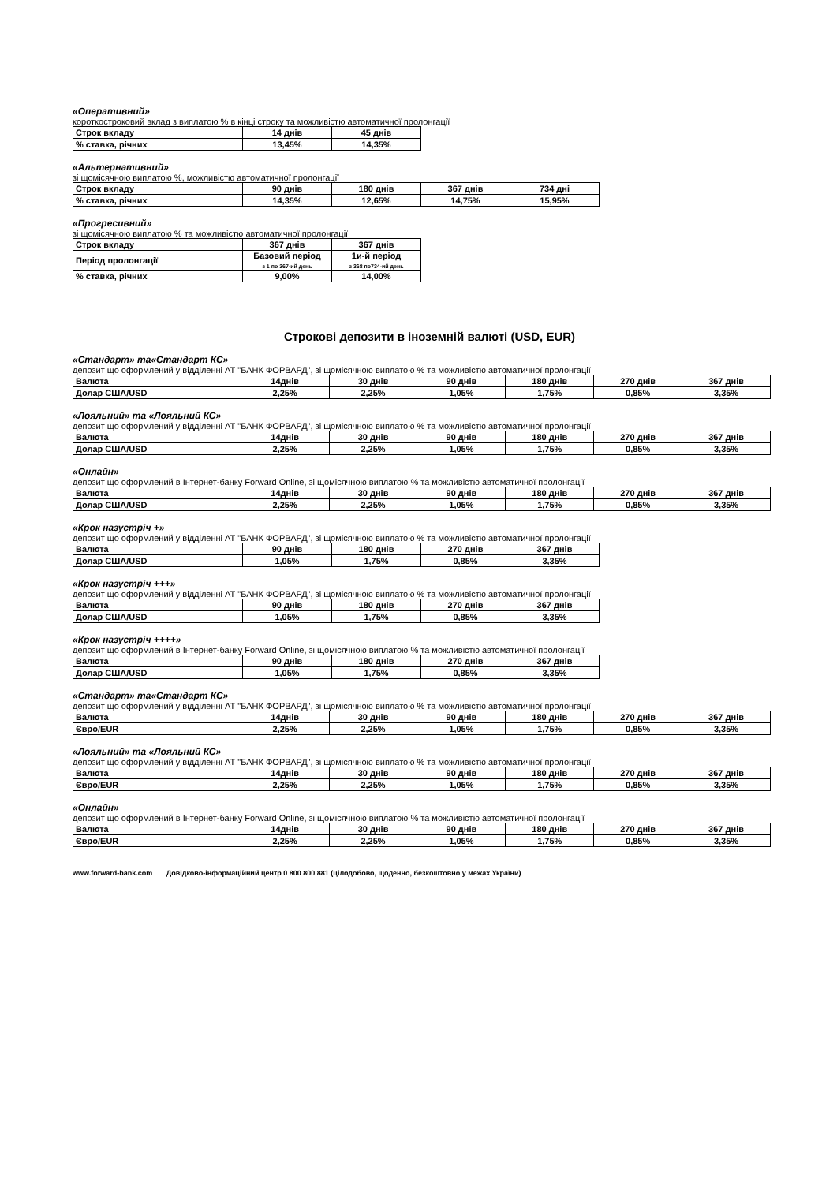«Оперативний»
короткостроковий вклад з виплатою % в кінці строку та можливістю автоматичної пролонгації
| Строк вкладу | 14 днів | 45 днів |
| % ставка, річних | 13,45% | 14,35% |
«Альтернативний»
зі щомісячною виплатою %, можливістю автоматичної пролонгації
| Строк вкладу | 90 днів | 180 днів | 367 днів | 734 дні |
| % ставка, річних | 14,35% | 12,65% | 14,75% | 15,95% |
«Прогресивний»
зі щомісячною виплатою % та можливістю автоматичної пролонгації
| Строк вкладу | 367 днів | 367 днів |
| Період пролонгації | Базовий період з 1 по 367-ий день | 1и-й період з 368 по734-ий день |
| % ставка, річних | 9,00% | 14,00% |
Строкові депозити в іноземній валюті (USD, EUR)
«Стандарт» та«Стандарт КС»
депозит що оформлений у відділенні АТ "БАНК ФОРВАРД", зі щомісячною виплатою % та можливістю автоматичної пролонгації
| Валюта | 14днів | 30 днів | 90 днів | 180 днів | 270 днів | 367 днів |
| Долар США/USD | 2,25% | 2,25% | 1,05% | 1,75% | 0,85% | 3,35% |
«Лояльний» та «Лояльний КС»
депозит що оформлений у відділенні АТ "БАНК ФОРВАРД", зі щомісячною виплатою % та можливістю автоматичної пролонгації
| Валюта | 14днів | 30 днів | 90 днів | 180 днів | 270 днів | 367 днів |
| Долар США/USD | 2,25% | 2,25% | 1,05% | 1,75% | 0,85% | 3,35% |
«Онлайн»
депозит що оформлений в Інтернет-банку Forward Online, зі щомісячною виплатою % та можливістю автоматичної пролонгації
| Валюта | 14днів | 30 днів | 90 днів | 180 днів | 270 днів | 367 днів |
| Долар США/USD | 2,25% | 2,25% | 1,05% | 1,75% | 0,85% | 3,35% |
«Крок назустріч +»
депозит що оформлений у відділенні АТ "БАНК ФОРВАРД", зі щомісячною виплатою % та можливістю автоматичної пролонгації
| Валюта | 90 днів | 180 днів | 270 днів | 367 днів |
| Долар США/USD | 1,05% | 1,75% | 0,85% | 3,35% |
«Крок назустріч +++»
депозит що оформлений у відділенні АТ "БАНК ФОРВАРД", зі щомісячною виплатою % та можливістю автоматичної пролонгації
| Валюта | 90 днів | 180 днів | 270 днів | 367 днів |
| Долар США/USD | 1,05% | 1,75% | 0,85% | 3,35% |
«Крок назустріч ++++»
депозит що оформлений в Інтернет-банку Forward Online, зі щомісячною виплатою % та можливістю автоматичної пролонгації
| Валюта | 90 днів | 180 днів | 270 днів | 367 днів |
| Долар США/USD | 1,05% | 1,75% | 0,85% | 3,35% |
«Стандарт» та«Стандарт КС»
депозит що оформлений у відділенні АТ "БАНК ФОРВАРД", зі щомісячною виплатою % та можливістю автоматичної пролонгації
| Валюта | 14днів | 30 днів | 90 днів | 180 днів | 270 днів | 367 днів |
| Євро/EUR | 2,25% | 2,25% | 1,05% | 1,75% | 0,85% | 3,35% |
«Лояльний» та «Лояльний КС»
депозит що оформлений у відділенні АТ "БАНК ФОРВАРД", зі щомісячною виплатою % та можливістю автоматичної пролонгації
| Валюта | 14днів | 30 днів | 90 днів | 180 днів | 270 днів | 367 днів |
| Євро/EUR | 2,25% | 2,25% | 1,05% | 1,75% | 0,85% | 3,35% |
«Онлайн»
депозит що оформлений в Інтернет-банку Forward Online, зі щомісячною виплатою % та можливістю автоматичної пролонгації
| Валюта | 14днів | 30 днів | 90 днів | 180 днів | 270 днів | 367 днів |
| Євро/EUR | 2,25% | 2,25% | 1,05% | 1,75% | 0,85% | 3,35% |
www.forward-bank.com Довідково-інформаційний центр 0 800 800 881 (цілодобово, щоденно, безкоштовно у межах України)